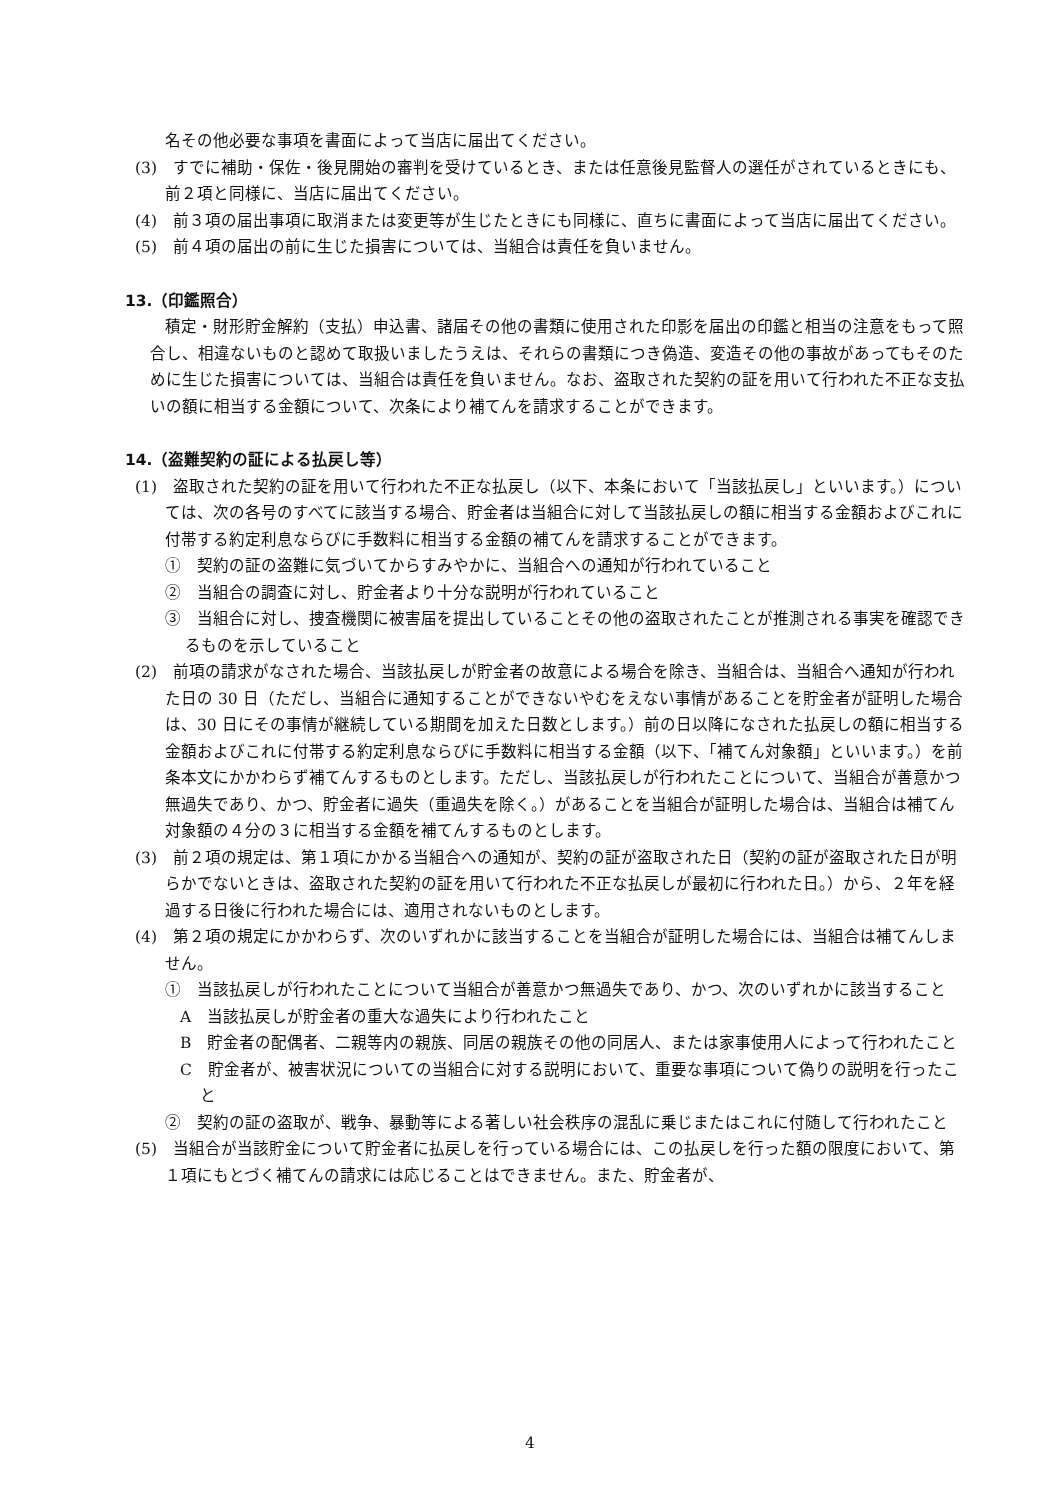名その他必要な事項を書面によって当店に届出てください。
(3)　すでに補助・保佐・後見開始の審判を受けているとき、または任意後見監督人の選任がされているときにも、前２項と同様に、当店に届出てください。
(4)　前３項の届出事項に取消または変更等が生じたときにも同様に、直ちに書面によって当店に届出てください。
(5)　前４項の届出の前に生じた損害については、当組合は責任を負いません。
13.（印鑑照合）
積定・財形貯金解約（支払）申込書、諸届その他の書類に使用された印影を届出の印鑑と相当の注意をもって照合し、相違ないものと認めて取扱いましたうえは、それらの書類につき偽造、変造その他の事故があってもそのために生じた損害については、当組合は責任を負いません。なお、盗取された契約の証を用いて行われた不正な支払いの額に相当する金額について、次条により補てんを請求することができます。
14.（盗難契約の証による払戻し等）
(1)　盗取された契約の証を用いて行われた不正な払戻し（以下、本条において「当該払戻し」といいます。）については、次の各号のすべてに該当する場合、貯金者は当組合に対して当該払戻しの額に相当する金額およびこれに付帯する約定利息ならびに手数料に相当する金額の補てんを請求することができます。
①　契約の証の盗難に気づいてからすみやかに、当組合への通知が行われていること
②　当組合の調査に対し、貯金者より十分な説明が行われていること
③　当組合に対し、捜査機関に被害届を提出していることその他の盗取されたことが推測される事実を確認できるものを示していること
(2)　前項の請求がなされた場合、当該払戻しが貯金者の故意による場合を除き、当組合は、当組合へ通知が行われた日の 30 日（ただし、当組合に通知することができないやむをえない事情があることを貯金者が証明した場合は、30 日にその事情が継続している期間を加えた日数とします。）前の日以降になされた払戻しの額に相当する金額およびこれに付帯する約定利息ならびに手数料に相当する金額（以下、「補てん対象額」といいます。）を前条本文にかかわらず補てんするものとします。ただし、当該払戻しが行われたことについて、当組合が善意かつ無過失であり、かつ、貯金者に過失（重過失を除く。）があることを当組合が証明した場合は、当組合は補てん対象額の４分の３に相当する金額を補てんするものとします。
(3)　前２項の規定は、第１項にかかる当組合への通知が、契約の証が盗取された日（契約の証が盗取された日が明らかでないときは、盗取された契約の証を用いて行われた不正な払戻しが最初に行われた日。）から、２年を経過する日後に行われた場合には、適用されないものとします。
(4)　第２項の規定にかかわらず、次のいずれかに該当することを当組合が証明した場合には、当組合は補てんしません。
①　当該払戻しが行われたことについて当組合が善意かつ無過失であり、かつ、次のいずれかに該当すること
A　当該払戻しが貯金者の重大な過失により行われたこと
B　貯金者の配偶者、二親等内の親族、同居の親族その他の同居人、または家事使用人によって行われたこと
C　貯金者が、被害状況についての当組合に対する説明において、重要な事項について偽りの説明を行ったこと
②　契約の証の盗取が、戦争、暴動等による著しい社会秩序の混乱に乗じまたはこれに付随して行われたこと
(5)　当組合が当該貯金について貯金者に払戻しを行っている場合には、この払戻しを行った額の限度において、第１項にもとづく補てんの請求には応じることはできません。また、貯金者が、
4